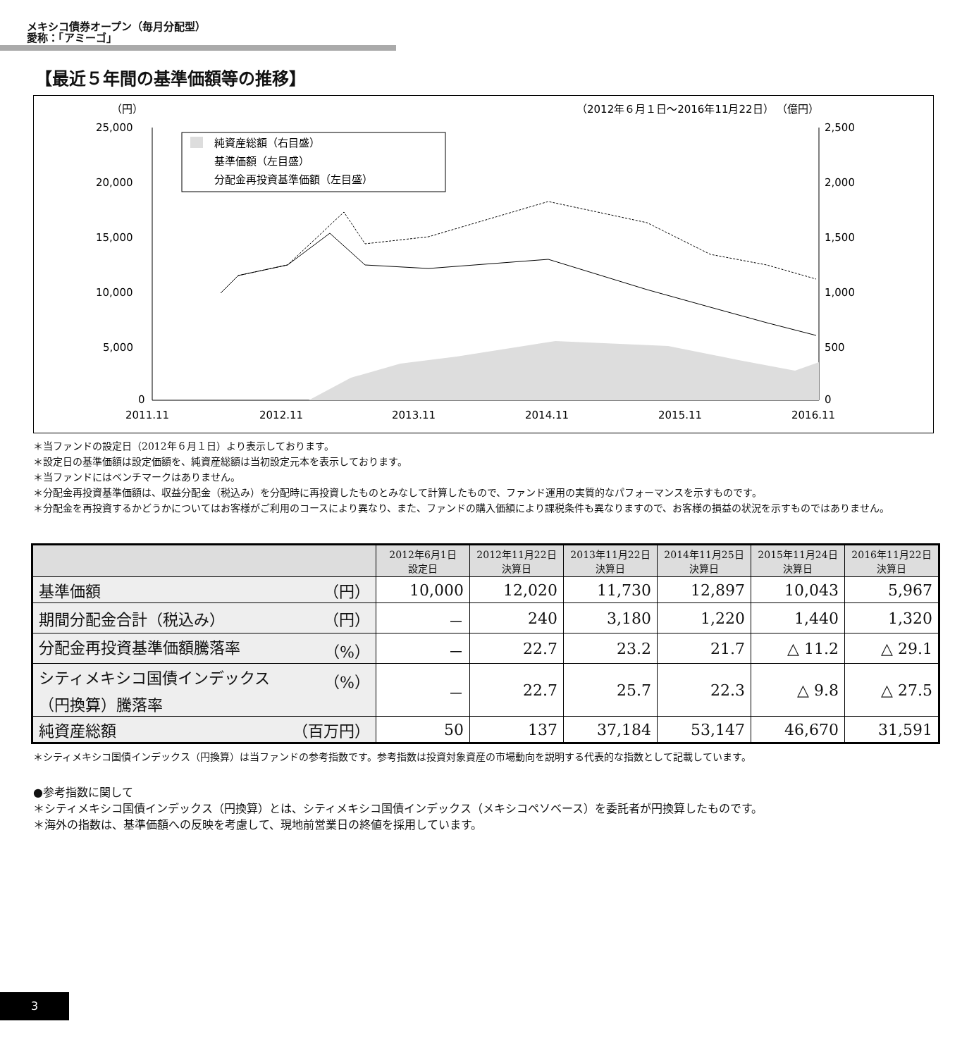メキシコ債券オープン（毎月分配型）
愛称：「アミーゴ」
【最近５年間の基準価額等の推移】
（円）
（2012年６月１日～2016年11月22日） （億円）
25,000
20,000
15,000
10,000
5,000
0
2,500
2,000
1,500
1,000
500
0
純資産総額（右目盛）
基準価額（左目盛）
分配金再投資基準価額（左目盛）
2011.11
2012.11
2013.11
2014.11
2015.11
2016.11
＊当ファンドの設定日（2012年６月１日）より表示しております。
＊設定日の基準価額は設定価額を、純資産総額は当初設定元本を表示しております。
＊当ファンドにはベンチマークはありません。
＊分配金再投資基準価額は、収益分配金（税込み）を分配時に再投資したものとみなして計算したもので、ファンド運用の実質的なパフォーマンスを示すものです。
＊分配金を再投資するかどうかについてはお客様がご利用のコースにより異なり、また、ファンドの購入価額により課税条件も異なりますので、お客様の損益の状況を示すものではありません。
| | 2012年6月1日 設定日 | 2012年11月22日 決算日 | 2013年11月22日 決算日 | 2014年11月25日 決算日 | 2015年11月24日 決算日 | 2016年11月22日 決算日 |
| --- | --- | --- | --- | --- | --- | --- |
| 基準価額 （円） | 10,000 | 12,020 | 11,730 | 12,897 | 10,043 | 5,967 |
| 期間分配金合計（税込み） （円） | － | 240 | 3,180 | 1,220 | 1,440 | 1,320 |
| 分配金再投資基準価額騰落率 （%） | － | 22.7 | 23.2 | 21.7 | △ 11.2 | △ 29.1 |
| （%） シティメキシコ国債インデックス （円換算）騰落率 | － | 22.7 | 25.7 | 22.3 | △ 9.8 | △ 27.5 |
| 純資産総額 （百万円） | 50 | 137 | 37,184 | 53,147 | 46,670 | 31,591 |
＊シティメキシコ国債インデックス（円換算）は当ファンドの参考指数です。参考指数は投資対象資産の市場動向を説明する代表的な指数として記載しています。
●参考指数に関して
＊シティメキシコ国債インデックス（円換算）とは、シティメキシコ国債インデックス（メキシコペソベース）を委託者が円換算したものです。
＊海外の指数は、基準価額への反映を考慮して、現地前営業日の終値を採用しています。
3